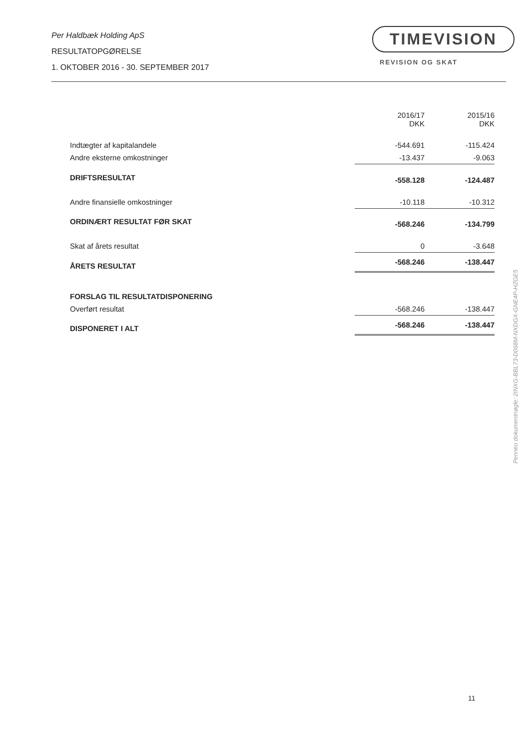Per Haldbæk Holding ApS
RESULTATOPGØRELSE
1. OKTOBER 2016 - 30. SEPTEMBER 2017
TIMEVISION
REVISION OG SKAT
| | 2016/17 DKK | 2015/16 DKK |
| --- | --- | --- |
| Indtægter af kapitalandele | -544.691 | -115.424 |
| Andre eksterne omkostninger | -13.437 | -9.063 |
| DRIFTSRESULTAT | -558.128 | -124.487 |
| Andre finansielle omkostninger | -10.118 | -10.312 |
| ORDINÆRT RESULTAT FØR SKAT | -568.246 | -134.799 |
| Skat af årets resultat | 0 | -3.648 |
| ÅRETS RESULTAT | -568.246 | -138.447 |
| FORSLAG TIL RESULTATDISPONERING | | |
| Overført resultat | -568.246 | -138.447 |
| DISPONERET I ALT | -568.246 | -138.447 |
Penneo dokumentnøgle: 2INXG-BBL73-D068M-NXDGX-GNE4P-HZGE5
11